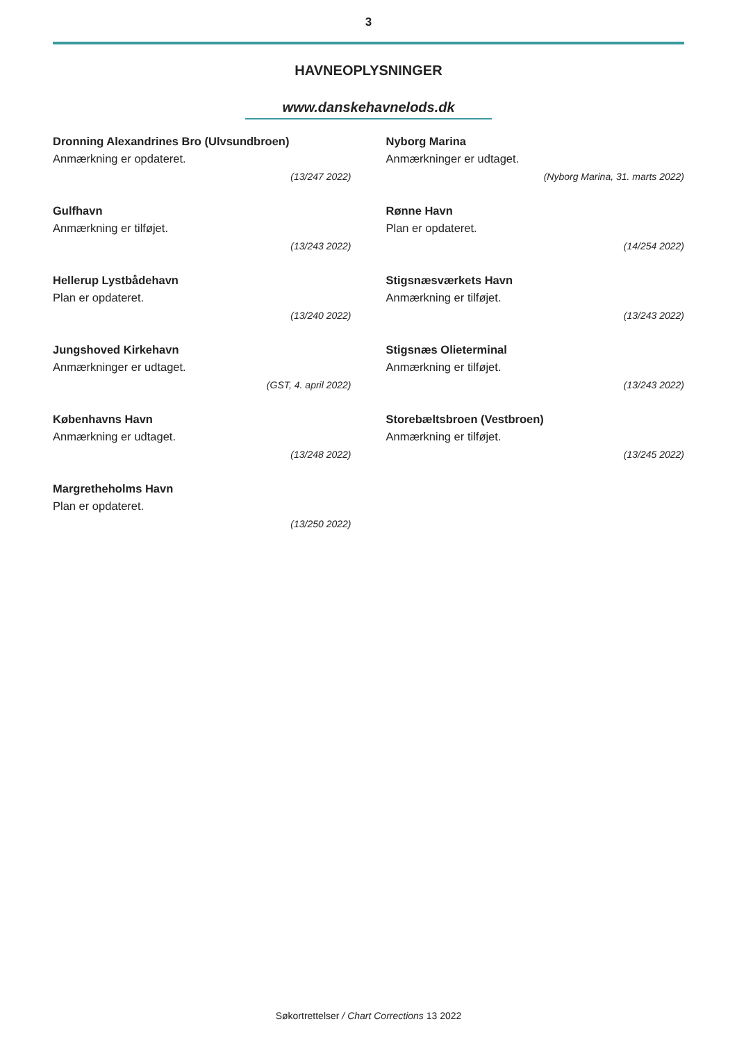3
HAVNEOPLYSNINGER
www.danskehavnelods.dk
Dronning Alexandrines Bro (Ulvsundbroen)
Anmærkning er opdateret.
(13/247 2022)
Gulfhavn
Anmærkning er tilføjet.
(13/243 2022)
Hellerup Lystbådehavn
Plan er opdateret.
(13/240 2022)
Jungshoved Kirkehavn
Anmærkninger er udtaget.
(GST, 4. april 2022)
Københavns Havn
Anmærkning er udtaget.
(13/248 2022)
Margretheholms Havn
Plan er opdateret.
(13/250 2022)
Nyborg Marina
Anmærkninger er udtaget.
(Nyborg Marina, 31. marts 2022)
Rønne Havn
Plan er opdateret.
(14/254 2022)
Stigsnæsværkets Havn
Anmærkning er tilføjet.
(13/243 2022)
Stigsnæs Olieterminal
Anmærkning er tilføjet.
(13/243 2022)
Storebæltsbroen (Vestbroen)
Anmærkning er tilføjet.
(13/245 2022)
Søkortrettelser / Chart Corrections 13 2022